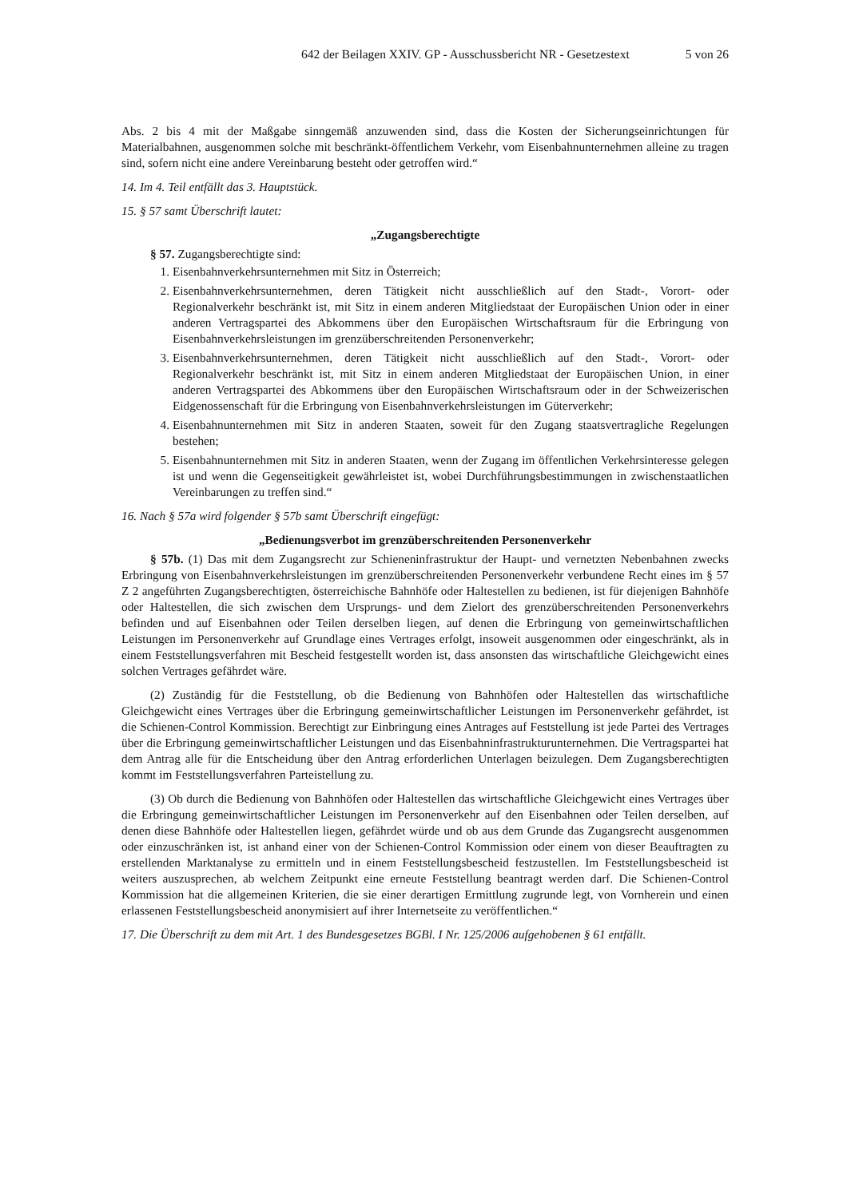642 der Beilagen XXIV. GP - Ausschussbericht NR - Gesetzestext 5 von 26
Abs. 2 bis 4 mit der Maßgabe sinngemäß anzuwenden sind, dass die Kosten der Sicherungseinrichtungen für Materialbahnen, ausgenommen solche mit beschränkt-öffentlichem Verkehr, vom Eisenbahnunternehmen alleine zu tragen sind, sofern nicht eine andere Vereinbarung besteht oder getroffen wird.“
14. Im 4. Teil entfällt das 3. Hauptstück.
15. § 57 samt Überschrift lautet:
„Zugangsberechtigte
§ 57. Zugangsberechtigte sind:
1. Eisenbahnverkehrsunternehmen mit Sitz in Österreich;
2. Eisenbahnverkehrsunternehmen, deren Tätigkeit nicht ausschließlich auf den Stadt-, Vorort- oder Regionalverkehr beschränkt ist, mit Sitz in einem anderen Mitgliedstaat der Europäischen Union oder in einer anderen Vertragspartei des Abkommens über den Europäischen Wirtschaftsraum für die Erbringung von Eisenbahnverkehrsleistungen im grenzüberschreitenden Personenverkehr;
3. Eisenbahnverkehrsunternehmen, deren Tätigkeit nicht ausschließlich auf den Stadt-, Vorort- oder Regionalverkehr beschränkt ist, mit Sitz in einem anderen Mitgliedstaat der Europäischen Union, in einer anderen Vertragspartei des Abkommens über den Europäischen Wirtschaftsraum oder in der Schweizerischen Eidgenossenschaft für die Erbringung von Eisenbahnverkehrsleistungen im Güterverkehr;
4. Eisenbahnunternehmen mit Sitz in anderen Staaten, soweit für den Zugang staatsvertragliche Regelungen bestehen;
5. Eisenbahnunternehmen mit Sitz in anderen Staaten, wenn der Zugang im öffentlichen Verkehrsinteresse gelegen ist und wenn die Gegenseitigkeit gewährleistet ist, wobei Durchführungsbestimmungen in zwischenstaatlichen Vereinbarungen zu treffen sind.“
16. Nach § 57a wird folgender § 57b samt Überschrift eingefügt:
„Bedienungsverbot im grenzüberschreitenden Personenverkehr
§ 57b. (1) Das mit dem Zugangsrecht zur Schieneninfrastruktur der Haupt- und vernetzten Nebenbahnen zwecks Erbringung von Eisenbahnverkehrsleistungen im grenzüberschreitenden Personenverkehr verbundene Recht eines im § 57 Z 2 angeführten Zugangsberechtigten, österreichische Bahnhöfe oder Haltestellen zu bedienen, ist für diejenigen Bahnhöfe oder Haltestellen, die sich zwischen dem Ursprungs- und dem Zielort des grenzüberschreitenden Personenverkehrs befinden und auf Eisenbahnen oder Teilen derselben liegen, auf denen die Erbringung von gemeinwirtschaftlichen Leistungen im Personenverkehr auf Grundlage eines Vertrages erfolgt, insoweit ausgenommen oder eingeschränkt, als in einem Feststellungsverfahren mit Bescheid festgestellt worden ist, dass ansonsten das wirtschaftliche Gleichgewicht eines solchen Vertrages gefährdet wäre.
(2) Zuständig für die Feststellung, ob die Bedienung von Bahnhöfen oder Haltestellen das wirtschaftliche Gleichgewicht eines Vertrages über die Erbringung gemeinwirtschaftlicher Leistungen im Personenverkehr gefährdet, ist die Schienen-Control Kommission. Berechtigt zur Einbringung eines Antrages auf Feststellung ist jede Partei des Vertrages über die Erbringung gemeinwirtschaftlicher Leistungen und das Eisenbahninfrastrukturunternehmen. Die Vertragspartei hat dem Antrag alle für die Entscheidung über den Antrag erforderlichen Unterlagen beizulegen. Dem Zugangsberechtigten kommt im Feststellungsverfahren Parteistellung zu.
(3) Ob durch die Bedienung von Bahnhöfen oder Haltestellen das wirtschaftliche Gleichgewicht eines Vertrages über die Erbringung gemeinwirtschaftlicher Leistungen im Personenverkehr auf den Eisenbahnen oder Teilen derselben, auf denen diese Bahnhöfe oder Haltestellen liegen, gefährdet würde und ob aus dem Grunde das Zugangsrecht ausgenommen oder einzuschränken ist, ist anhand einer von der Schienen-Control Kommission oder einem von dieser Beauftragten zu erstellenden Marktanalyse zu ermitteln und in einem Feststellungsbescheid festzustellen. Im Feststellungsbescheid ist weiters auszusprechen, ab welchem Zeitpunkt eine erneute Feststellung beantragt werden darf. Die Schienen-Control Kommission hat die allgemeinen Kriterien, die sie einer derartigen Ermittlung zugrunde legt, von Vornherein und einen erlassenen Feststellungsbescheid anonymisiert auf ihrer Internetseite zu veröffentlichen.“
17. Die Überschrift zu dem mit Art. 1 des Bundesgesetzes BGBl. I Nr. 125/2006 aufgehobenen § 61 entfällt.